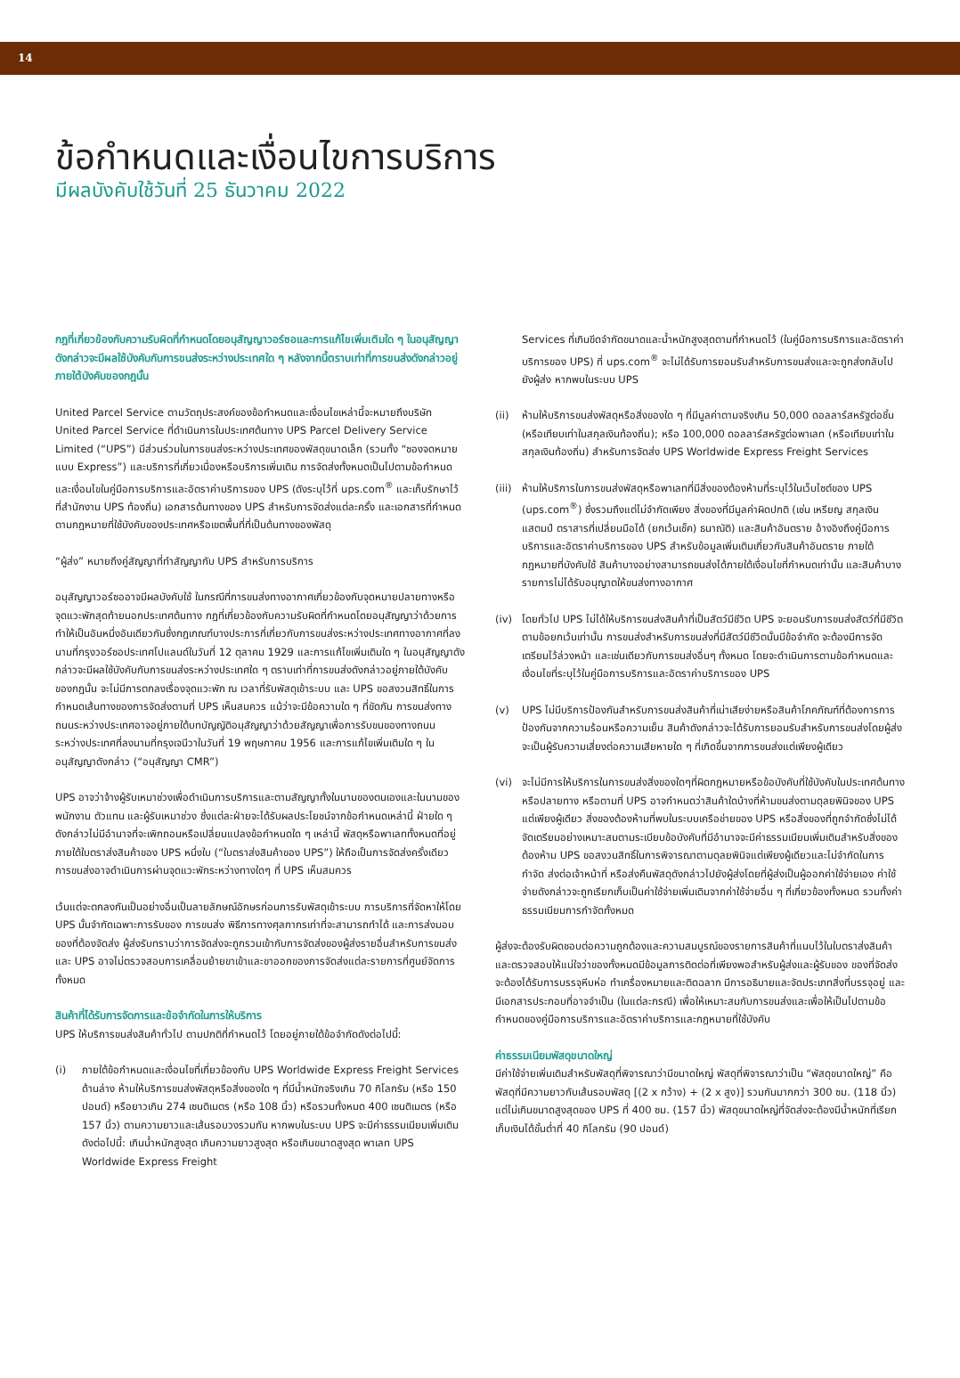14
ข้อกำหนดและเงื่อนไขการบริการ
มีผลบังคับใช้วันที่ 25 ธันวาคม 2022
กฎที่เกี่ยวข้องกับความรับผิดที่กำหนดโดยอนุสัญญาวอร์ซอและการแก้ไขเพิ่มเติมใด ๆ ในอนุสัญญาดังกล่าวจะมีผลใช้บังคับกับการขนส่งระหว่างประเทศใด ๆ หลังจากนี้ตราบเท่าที่การขนส่งดังกล่าวอยู่ภายใต้บังคับของกฎนั้น
United Parcel Service ตามวัตถุประสงค์ของข้อกำหนดและเงื่อนไขเหล่านี้จะหมายถึงบริษัท United Parcel Service ที่ดำเนินการในประเทศต้นทาง UPS Parcel Delivery Service Limited (“UPS”) มีส่วนร่วมในการขนส่งระหว่างประเทศของพัสดุขนาดเล็ก (รวมทั้ง “ซองจดหมายแบบ Express”) และบริการที่เกี่ยวเนื่องหรือบริการเพิ่มเติม การจัดส่งทั้งหมดเป็นไปตามข้อกำหนดและเงื่อนไขในคู่มือการบริการและอัตราค่าบริการของ UPS (ดังระบุไว้ที่ ups.com<sup>®</sup> และเก็บรักษาไว้ที่สำนักงาน UPS ท้องถิ่น) เอกสารต้นทางของ UPS สำหรับการจัดส่งแต่ละครั้ง และเอกสารที่กำหนดตามกฎหมายที่ใช้บังคับของประเทศหรือเขตพื้นที่ที่เป็นต้นทางของพัสดุ
“ผู้ส่ง” หมายถึงคู่สัญญาที่ทำสัญญากับ UPS สำหรับการบริการ
อนุสัญญาวอร์ซออาจมีผลบังคับใช้ ในกรณีที่การขนส่งทางอากาศเกี่ยวข้องกับจุดหมายปลายทางหรือจุดแวะพักสุดท้ายนอกประเทศต้นทาง กฎที่เกี่ยวข้องกับความรับผิดที่กำหนดโดยอนุสัญญาว่าด้วยการทำให้เป็นอันหนึ่งอันเดียวกันซึ่งกฎเกณฑ์บางประการที่เกี่ยวกับการขนส่งระหว่างประเทศทางอากาศที่ลงนามที่กรุงวอร์ซอประเทศโปแลนด์ในวันที่ 12 ตุลาคม 1929 และการแก้ไขเพิ่มเติมใด ๆ ในอนุสัญญาดังกล่าวจะมีผลใช้บังคับกับการขนส่งระหว่างประเทศใด ๆ ตราบเท่าที่การขนส่งดังกล่าวอยู่ภายใต้บังคับของกฎนั้น จะไม่มีการตกลงเรื่องจุดแวะพัก ณ เวลาที่รับพัสดุเข้าระบบ และ UPS ขอสงวนสิทธิ์ในการกำหนดเส้นทางของการจัดส่งตามที่ UPS เห็นสมควร แม้ว่าจะมีข้อความใด ๆ ที่ขัดกัน การขนส่งทางถนนระหว่างประเทศอาจอยู่ภายใต้บทบัญญัติอนุสัญญาว่าด้วยสัญญาเพื่อการรับขนของทางถนนระหว่างประเทศที่ลงนามที่กรุงเจนีวาในวันที่ 19 พฤษภาคม 1956 และการแก้ไขเพิ่มเติมใด ๆ ในอนุสัญญาดังกล่าว (“อนุสัญญา CMR”)
UPS อาจว่าจ้างผู้รับเหมาช่วงเพื่อดำเนินการบริการและตามสัญญาทั้งในนามของตนเองและในนามของพนักงาน ตัวแทน และผู้รับเหมาช่วง ซึ่งแต่ละฝ่ายจะได้รับผลประโยชน์จากข้อกำหนดเหล่านี้ ฝ่ายใด ๆ ดังกล่าวไม่มีอำนาจที่จะเพิกถอนหรือเปลี่ยนแปลงข้อกำหนดใด ๆ เหล่านี้ พัสดุหรือพาเลททั้งหมดที่อยู่ภายใต้ใบตราส่งสินค้าของ UPS หนึ่งใบ (“ใบตราส่งสินค้าของ UPS”) ให้ถือเป็นการจัดส่งครั้งเดียว การขนส่งอาจดำเนินการผ่านจุดแวะพักระหว่างทางใดๆ ที่ UPS เห็นสมควร
เว้นแต่จะตกลงกันเป็นอย่างอื่นเป็นลายลักษณ์อักษรก่อนการรับพัสดุเข้าระบบ การบริการที่จัดหาให้โดย UPS นั้นจำกัดเฉพาะการรับของ การขนส่ง พิธีการทางศุลกากรเท่าที่จะสามารถทำได้ และการส่งมอบของที่ต้องจัดส่ง ผู้ส่งรับทราบว่าการจัดส่งจะถูกรวมเข้ากับการจัดส่งของผู้ส่งรายอื่นสำหรับการขนส่ง และ UPS อาจไม่ตรวจสอบการเคลื่อนย้ายขาเข้าและขาออกของการจัดส่งแต่ละรายการที่ศูนย์จัดการทั้งหมด
สินค้าที่ได้รับการจัดการและข้อจำกัดในการให้บริการ
UPS ให้บริการขนส่งสินค้าทั่วไป ตามปกติที่กำหนดไว้ โดยอยู่ภายใต้ข้อจำกัดดังต่อไปนี้:
(i) ภายใต้ข้อกำหนดและเงื่อนไขที่เกี่ยวข้องกับ UPS Worldwide Express Freight Services ด้านล่าง ห้ามให้บริการขนส่งพัสดุหรือสิ่งของใด ๆ ที่มีน้ำหนักจริงเกิน 70 กิโลกรัม (หรือ 150 ปอนด์) หรือยาวเกิน 274 เซนติเมตร (หรือ 108 นิ้ว) หรือรวมทั้งหมด 400 เซนติเมตร (หรือ 157 นิ้ว) ตามความยาวและเส้นรอบวงรวมกัน หากพบในระบบ UPS จะมีค่าธรรมเนียมเพิ่มเติมดังต่อไปนี้: เกินน้ำหนักสูงสุด เกินความยาวสูงสุด หรือเกินขนาดสูงสุด พาเลท UPS Worldwide Express Freight
Services ที่เกินขีดจำกัดขนาดและน้ำหนักสูงสุดตามที่กำหนดไว้ (ในคู่มือการบริการและอัตราค่าบริการของ UPS) ที่ ups.com<sup>®</sup> จะไม่ได้รับการยอมรับสำหรับการขนส่งและจะถูกส่งกลับไปยังผู้ส่ง หากพบในระบบ UPS
(ii) ห้ามให้บริการขนส่งพัสดุหรือสิ่งของใด ๆ ที่มีมูลค่าตามจริงเกิน 50,000 ดอลลาร์สหรัฐต่อชิ้น (หรือเทียบเท่าในสกุลเงินท้องถิ่น); หรือ 100,000 ดอลลาร์สหรัฐต่อพาเลท (หรือเทียบเท่าในสกุลเงินท้องถิ่น) สำหรับการจัดส่ง UPS Worldwide Express Freight Services
(iii)
ห้ามให้บริการในการขนส่งพัสดุหรือพาเลทที่มีสิ่งของต้องห้ามที่ระบุไว้ในเว็บไซต์ของ UPS (ups.com<sup>®</sup>) ซึ่งรวมถึงแต่ไม่จำกัดเพียง สิ่งของที่มีมูลค่าผิดปกติ (เช่น เหรียญ สกุลเงิน แสตมป์ ตราสารที่เปลี่ยนมือได้ (ยกเว้นเช็ค) ธนาณัติ) และสินค้าอันตราย อ้างอิงถึงคู่มือการบริการและอัตราค่าบริการของ UPS สำหรับข้อมูลเพิ่มเติมเกี่ยวกับสินค้าอันตราย ภายใต้กฎหมายที่บังคับใช้ สินค้าบางอย่างสามารถขนส่งได้ภายใต้เงื่อนไขที่กำหนดเท่านั้น และสินค้าบางรายการไม่ได้รับอนุญาตให้ขนส่งทางอากาศ
(iv) โดยทั่วไป UPS ไม่ได้ให้บริการขนส่งสินค้าที่เป็นสัตว์มีชีวิต UPS จะยอมรับการขนส่งสัตว์ที่มีชีวิตตามข้อยกเว้นเท่านั้น การขนส่งสำหรับการขนส่งที่มีสัตว์มีชีวิตนั้นมีข้อจำกัด จะต้องมีการจัดเตรียมไว้ล่วงหน้า และเช่นเดียวกับการขนส่งอื่นๆ ทั้งหมด โดยจะดำเนินการตามข้อกำหนดและเงื่อนไขที่ระบุไว้ในคู่มือการบริการและอัตราค่าบริการของ UPS
(v) UPS ไม่มีบริการป้องกันสำหรับการขนส่งสินค้าที่เน่าเสียง่ายหรือสินค้าโภคภัณฑ์ที่ต้องการการป้องกันจากความร้อนหรือความเย็น สินค้าดังกล่าวจะได้รับการยอมรับสำหรับการขนส่งโดยผู้ส่งจะเป็นผู้รับความเสี่ยงต่อความเสียหายใด ๆ ที่เกิดขึ้นจากการขนส่งแต่เพียงผู้เดียว
(vi) จะไม่มีการให้บริการในการขนส่งสิ่งของใดๆที่ผิดกฎหมายหรือข้อบังคับที่ใช้บังคับในประเทศต้นทางหรือปลายทาง หรือตามที่ UPS อาจกำหนดว่าสินค้าใดบ้างที่ห้ามขนส่งตามดุลยพินิจของ UPS แต่เพียงผู้เดียว สิ่งของต้องห้ามที่พบในระบบเครือข่ายของ UPS หรือสิ่งของที่ถูกจำกัดซึ่งไม่ได้จัดเตรียมอย่างเหมาะสมตามระเบียบข้อบังคับที่มีอำนาจจะมีค่าธรรมเนียมเพิ่มเติมสำหรับสิ่งของต้องห้าม UPS ขอสงวนสิทธิ์ในการพิจารณาตามดุลยพินิจแต่เพียงผู้เดียวและไม่จำกัดในการกำจัด ส่งต่อเจ้าหน้าที่ หรือส่งคืนพัสดุดังกล่าวไปยังผู้ส่งโดยที่ผู้ส่งเป็นผู้ออกค่าใช้จ่ายเอง ค่าใช้จ่ายดังกล่าวจะถูกเรียกเก็บเป็นค่าใช้จ่ายเพิ่มเติมจากค่าใช้จ่ายอื่น ๆ ที่เกี่ยวข้องทั้งหมด รวมทั้งค่าธรรมเนียมการกำจัดทั้งหมด
ผู้ส่งจะต้องรับผิดชอบต่อความถูกต้องและความสมบูรณ์ของรายการสินค้าที่แนบไว้ในใบตราส่งสินค้าและตรวจสอบให้แน่ใจว่าของทั้งหมดมีข้อมูลการติดต่อที่เพียงพอสำหรับผู้ส่งและผู้รับของ ของที่จัดส่งจะต้องได้รับการบรรจุหีบห่อ ทำเครื่องหมายและติดฉลาก มีการอธิบายและจัดประเภทสิ่งที่บรรจุอยู่ และมีเอกสารประกอบที่อาจจำเป็น (ในแต่ละกรณี) เพื่อให้เหมาะสมกับการขนส่งและเพื่อให้เป็นไปตามข้อกำหนดของคู่มือการบริการและอัตราค่าบริการและกฎหมายที่ใช้บังคับ
ค่าธรรมเนียมพัสดุขนาดใหญ่
มีค่าใช้จ่ายเพิ่มเติมสำหรับพัสดุที่พิจารณาว่ามีขนาดใหญ่ พัสดุที่พิจารณาว่าเป็น “พัสดุขนาดใหญ่” คือ พัสดุที่มีความยาวกับเส้นรอบพัสดุ [(2 x กว้าง) + (2 x สูง)] รวมกันมากกว่า 300 ซม. (118 นิ้ว) แต่ไม่เกินขนาดสูงสุดของ UPS ที่ 400 ซม. (157 นิ้ว) พัสดุขนาดใหญ่ที่จัดส่งจะต้องมีน้ำหนักที่เรียกเก็บเงินได้ขั้นต่ำที่ 40 กิโลกรัม (90 ปอนด์)